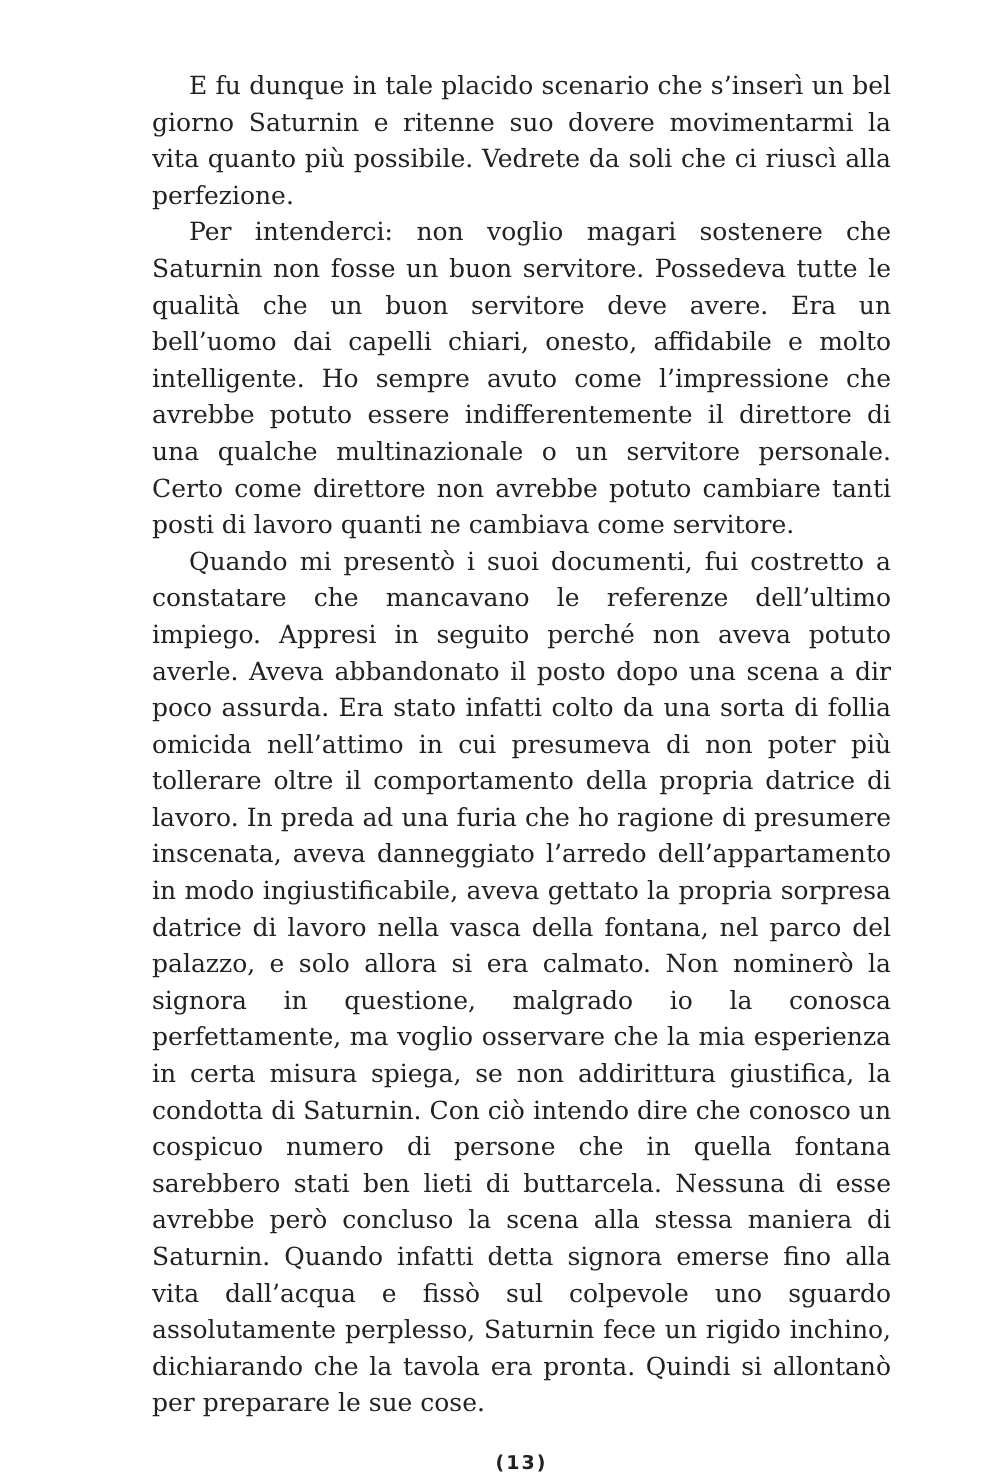E fu dunque in tale placido scenario che s’inserì un bel giorno Saturnin e ritenne suo dovere movimentarmi la vita quanto più possibile. Vedrete da soli che ci riuscì alla perfezione.
Per intenderci: non voglio magari sostenere che Saturnin non fosse un buon servitore. Possedeva tutte le qualità che un buon servitore deve avere. Era un bell’uomo dai capelli chiari, onesto, affidabile e molto intelligente. Ho sempre avuto come l’impressione che avrebbe potuto essere indifferentemente il direttore di una qualche multinazionale o un servitore personale. Certo come direttore non avrebbe potuto cambiare tanti posti di lavoro quanti ne cambiava come servitore.
Quando mi presentò i suoi documenti, fui costretto a constatare che mancavano le referenze dell’ultimo impiego. Appresi in seguito perché non aveva potuto averle. Aveva abbandonato il posto dopo una scena a dir poco assurda. Era stato infatti colto da una sorta di follia omicida nell’attimo in cui presumeva di non poter più tollerare oltre il comportamento della propria datrice di lavoro. In preda ad una furia che ho ragione di presumere inscenata, aveva danneggiato l’arredo dell’appartamento in modo ingiustificabile, aveva gettato la propria sorpresa datrice di lavoro nella vasca della fontana, nel parco del palazzo, e solo allora si era calmato. Non nominerò la signora in questione, malgrado io la conosca perfettamente, ma voglio osservare che la mia esperienza in certa misura spiega, se non addirittura giustifica, la condotta di Saturnin. Con ciò intendo dire che conosco un cospicuo numero di persone che in quella fontana sarebbero stati ben lieti di buttarcela. Nessuna di esse avrebbe però concluso la scena alla stessa maniera di Saturnin. Quando infatti detta signora emerse fino alla vita dall’acqua e fissò sul colpevole uno sguardo assolutamente perplesso, Saturnin fece un rigido inchino, dichiarando che la tavola era pronta. Quindi si allontanò per preparare le sue cose.
(13)